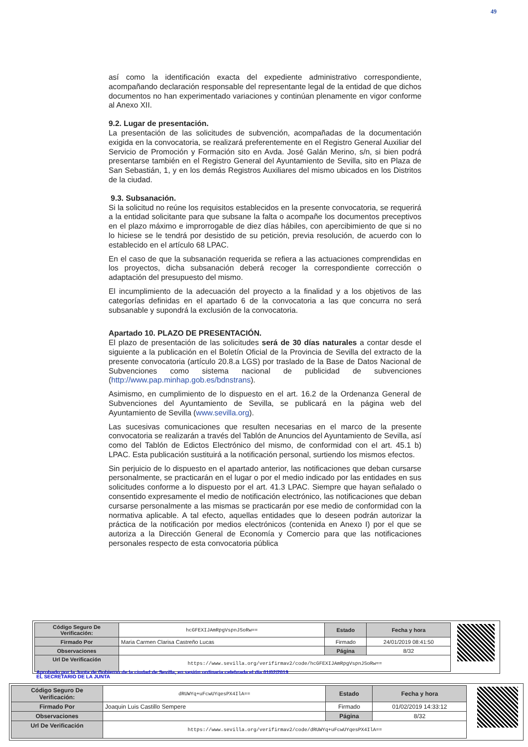49
así como la identificación exacta del expediente administrativo correspondiente, acompañando declaración responsable del representante legal de la entidad de que dichos documentos no han experimentado variaciones y continúan plenamente en vigor conforme al Anexo XII.
9.2. Lugar de presentación.
La presentación de las solicitudes de subvención, acompañadas de la documentación exigida en la convocatoria, se realizará preferentemente en el Registro General Auxiliar del Servicio de Promoción y Formación sito en Avda. José Galán Merino, s/n, si bien podrá presentarse también en el Registro General del Ayuntamiento de Sevilla, sito en Plaza de San Sebastián, 1, y en los demás Registros Auxiliares del mismo ubicados en los Distritos de la ciudad.
9.3. Subsanación.
Si la solicitud no reúne los requisitos establecidos en la presente convocatoria, se requerirá a la entidad solicitante para que subsane la falta o acompañe los documentos preceptivos en el plazo máximo e improrrogable de diez días hábiles, con apercibimiento de que si no lo hiciese se le tendrá por desistido de su petición, previa resolución, de acuerdo con lo establecido en el artículo 68 LPAC.
En el caso de que la subsanación requerida se refiera a las actuaciones comprendidas en los proyectos, dicha subsanación deberá recoger la correspondiente corrección o adaptación del presupuesto del mismo.
El incumplimiento de la adecuación del proyecto a la finalidad y a los objetivos de las categorías definidas en el apartado 6 de la convocatoria a las que concurra no será subsanable y supondrá la exclusión de la convocatoria.
Apartado 10. PLAZO DE PRESENTACIÓN.
El plazo de presentación de las solicitudes será de 30 días naturales a contar desde el siguiente a la publicación en el Boletín Oficial de la Provincia de Sevilla del extracto de la presente convocatoria (artículo 20.8.a LGS) por traslado de la Base de Datos Nacional de Subvenciones como sistema nacional de publicidad de subvenciones (http://www.pap.minhap.gob.es/bdnstrans).
Asimismo, en cumplimiento de lo dispuesto en el art. 16.2 de la Ordenanza General de Subvenciones del Ayuntamiento de Sevilla, se publicará en la página web del Ayuntamiento de Sevilla (www.sevilla.org).
Las sucesivas comunicaciones que resulten necesarias en el marco de la presente convocatoria se realizarán a través del Tablón de Anuncios del Ayuntamiento de Sevilla, así como del Tablón de Edictos Electrónico del mismo, de conformidad con el art. 45.1 b) LPAC. Esta publicación sustituirá a la notificación personal, surtiendo los mismos efectos.
Sin perjuicio de lo dispuesto en el apartado anterior, las notificaciones que deban cursarse personalmente, se practicarán en el lugar o por el medio indicado por las entidades en sus solicitudes conforme a lo dispuesto por el art. 41.3 LPAC. Siempre que hayan señalado o consentido expresamente el medio de notificación electrónico, las notificaciones que deban cursarse personalmente a las mismas se practicarán por ese medio de conformidad con la normativa aplicable. A tal efecto, aquellas entidades que lo deseen podrán autorizar la práctica de la notificación por medios electrónicos (contenida en Anexo I) por el que se autoriza a la Dirección General de Economía y Comercio para que las notificaciones personales respecto de esta convocatoria pública
| Código Seguro De Verificación: | hcGFEXIJAmRpgVspnJSoRw== | Estado | Fecha y hora |
| Firmado Por | Maria Carmen Clarisa Castreño Lucas | Firmado | 24/01/2019 08:41:50 |
| Observaciones | | Página | 8/32 |
| Url De Verificación | https://www.sevilla.org/verifirmav2/code/hcGFEXIJAmRpgVspnJSoRw== | | |
Aprobado por la Junta de Gobierno de la ciudad de Sevilla, en sesión ordinaria celebrada el día 01/02/2019
EL SECRETARIO DE LA JUNTA
| Código Seguro De Verificación: | dRUWYq+uFcwUYqesPX4IlA== | Estado | Fecha y hora |
| Firmado Por | Joaquin Luis Castillo Sempere | Firmado | 01/02/2019 14:33:12 |
| Observaciones | | Página | 8/32 |
| Url De Verificación | https://www.sevilla.org/verifirmav2/code/dRUWYq+uFcwUYqesPX4IlA== | | |